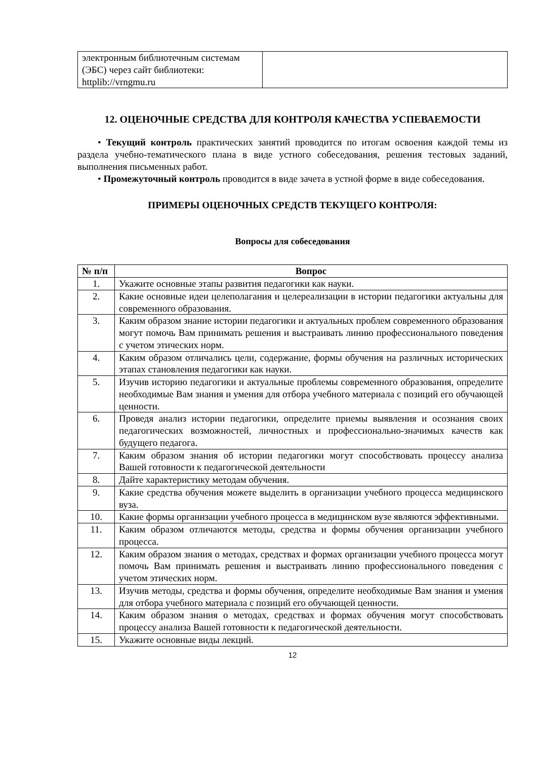| электронным библиотечным системам (ЭБС) через сайт библиотеки: httplib://vrngmu.ru | |
12. ОЦЕНОЧНЫЕ СРЕДСТВА ДЛЯ КОНТРОЛЯ КАЧЕСТВА УСПЕВАЕМОСТИ
• Текущий контроль практических занятий проводится по итогам освоения каждой темы из раздела учебно-тематического плана в виде устного собеседования, решения тестовых заданий, выполнения письменных работ.
• Промежуточный контроль проводится в виде зачета в устной форме в виде собеседования.
ПРИМЕРЫ ОЦЕНОЧНЫХ СРЕДСТВ ТЕКУЩЕГО КОНТРОЛЯ:
Вопросы для собеседования
| № п/п | Вопрос |
| --- | --- |
| 1. | Укажите основные этапы развития педагогики как науки. |
| 2. | Какие основные идеи целеполагания и целереализации в истории педагогики актуальны для современного образования. |
| 3. | Каким образом знание истории педагогики и актуальных проблем современного образования могут помочь Вам принимать решения и выстраивать линию профессионального поведения с учетом этических норм. |
| 4. | Каким образом отличались цели, содержание, формы обучения на различных исторических этапах становления педагогики как науки. |
| 5. | Изучив историю педагогики и актуальные проблемы современного образования, определите необходимые Вам знания и умения для отбора учебного материала с позиций его обучающей ценности. |
| 6. | Проведя анализ истории педагогики, определите приемы выявления и осознания своих педагогических возможностей, личностных и профессионально-значимых качеств как будущего педагога. |
| 7. | Каким образом знания об истории педагогики могут способствовать процессу анализа Вашей готовности к педагогической деятельности |
| 8. | Дайте характеристику методам обучения. |
| 9. | Какие средства обучения можете выделить в организации учебного процесса медицинского вуза. |
| 10. | Какие формы организации учебного процесса в медицинском вузе являются эффективными. |
| 11. | Каким образом отличаются методы, средства и формы обучения организации учебного процесса. |
| 12. | Каким образом знания о методах, средствах и формах организации учебного процесса могут помочь Вам принимать решения и выстраивать линию профессионального поведения с учетом этических норм. |
| 13. | Изучив методы, средства и формы обучения, определите необходимые Вам знания и умения для отбора учебного материала с позиций его обучающей ценности. |
| 14. | Каким образом знания о методах, средствах и формах обучения могут способствовать процессу анализа Вашей готовности к педагогической деятельности. |
| 15. | Укажите основные виды лекций. |
12